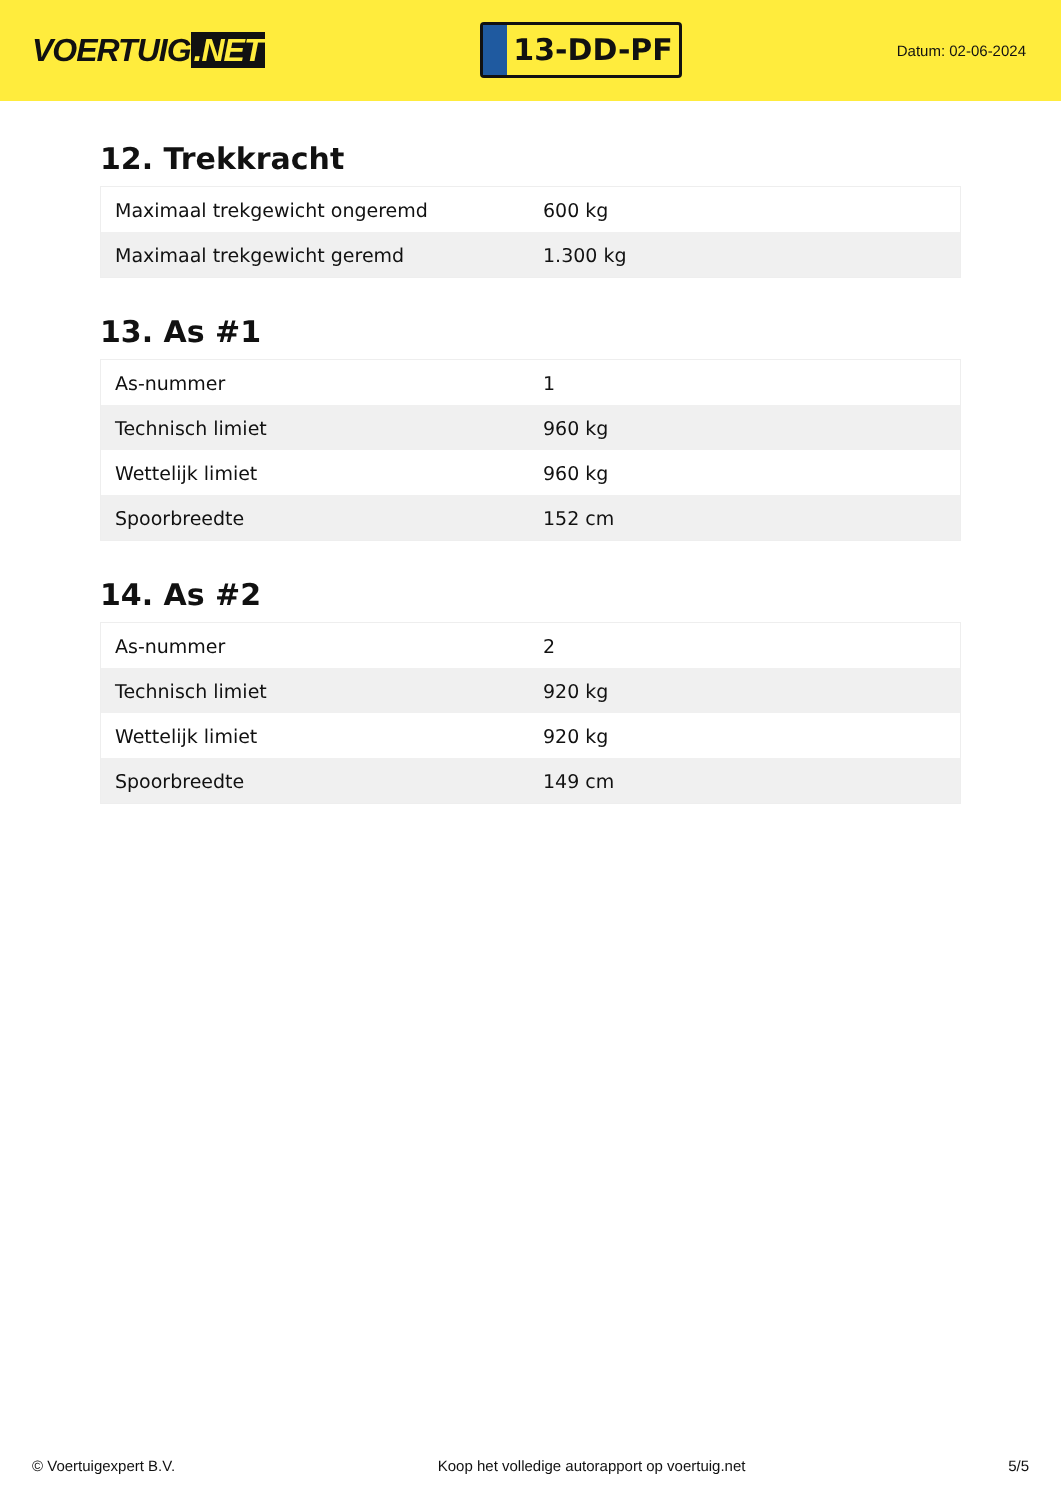VOERTUIG.NET
13-DD-PF
Datum: 02-06-2024
12. Trekkracht
| Maximaal trekgewicht ongeremd | 600 kg |
| Maximaal trekgewicht geremd | 1.300 kg |
13. As #1
| As-nummer | 1 |
| Technisch limiet | 960 kg |
| Wettelijk limiet | 960 kg |
| Spoorbreedte | 152 cm |
14. As #2
| As-nummer | 2 |
| Technisch limiet | 920 kg |
| Wettelijk limiet | 920 kg |
| Spoorbreedte | 149 cm |
© Voertuigexpert B.V. Koop het volledige autorapport op voertuig.net 5/5